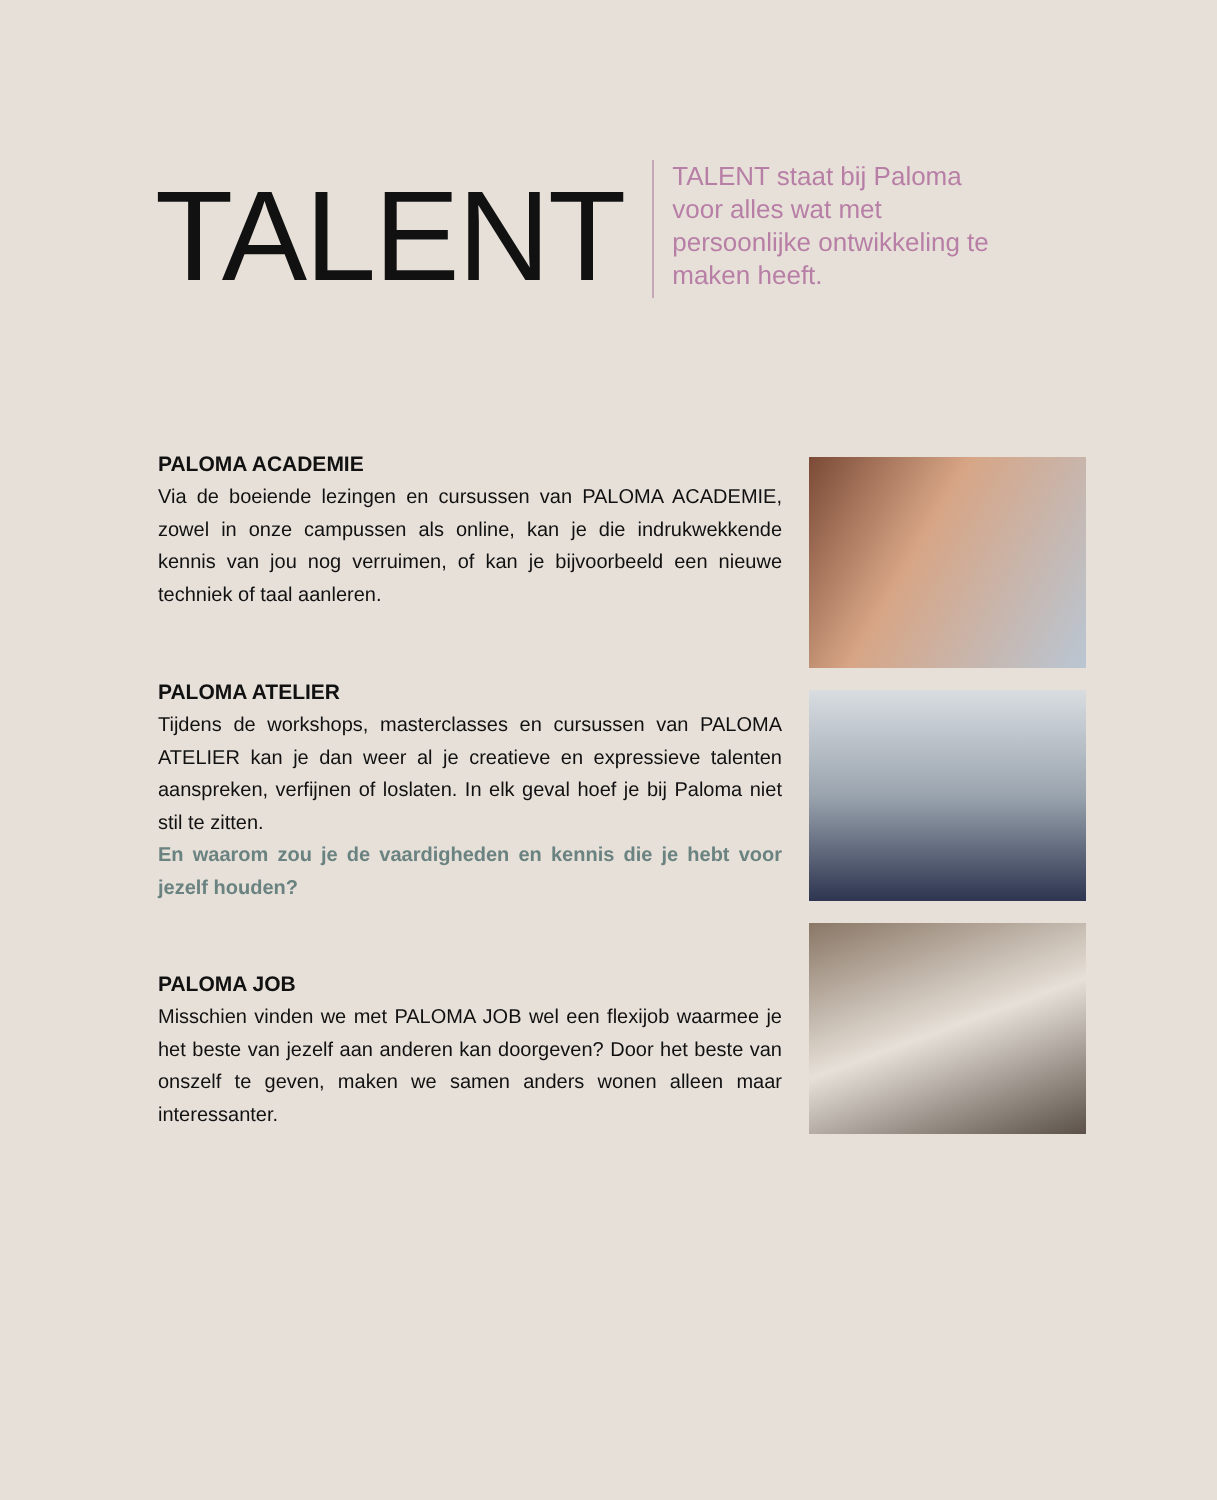TALENT
TALENT staat bij Paloma voor alles wat met persoonlijke ontwikkeling te maken heeft.
PALOMA ACADEMIE
Via de boeiende lezingen en cursussen van PALOMA ACADEMIE, zowel in onze campussen als online, kan je die indrukwekkende kennis van jou nog verruimen, of kan je bijvoorbeeld een nieuwe techniek of taal aanleren.
PALOMA ATELIER
Tijdens de workshops, masterclasses en cursussen van PALOMA ATELIER kan je dan weer al je creatieve en expressieve talenten aanspreken, verfijnen of loslaten. In elk geval hoef je bij Paloma niet stil te zitten.
En waarom zou je de vaardigheden en kennis die je hebt voor jezelf houden?
PALOMA JOB
Misschien vinden we met PALOMA JOB wel een flexijob waarmee je het beste van jezelf aan anderen kan doorgeven? Door het beste van onszelf te geven, maken we samen anders wonen alleen maar interessanter.